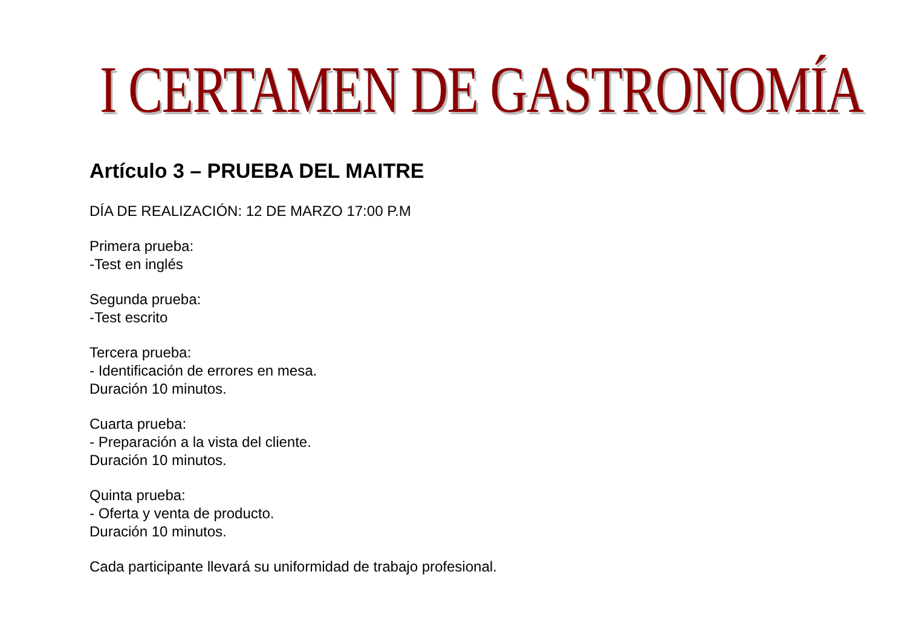I CERTAMEN DE GASTRONOMÍA
Artículo 3 – PRUEBA DEL MAITRE
DÍA DE REALIZACIÓN: 12 DE MARZO 17:00 P.M
Primera prueba:
-Test en inglés
Segunda prueba:
-Test escrito
Tercera prueba:
- Identificación de errores en mesa.
Duración 10 minutos.
Cuarta prueba:
- Preparación a la vista del cliente.
Duración 10 minutos.
Quinta prueba:
- Oferta y venta de producto.
Duración 10 minutos.
Cada participante llevará su uniformidad de trabajo profesional.